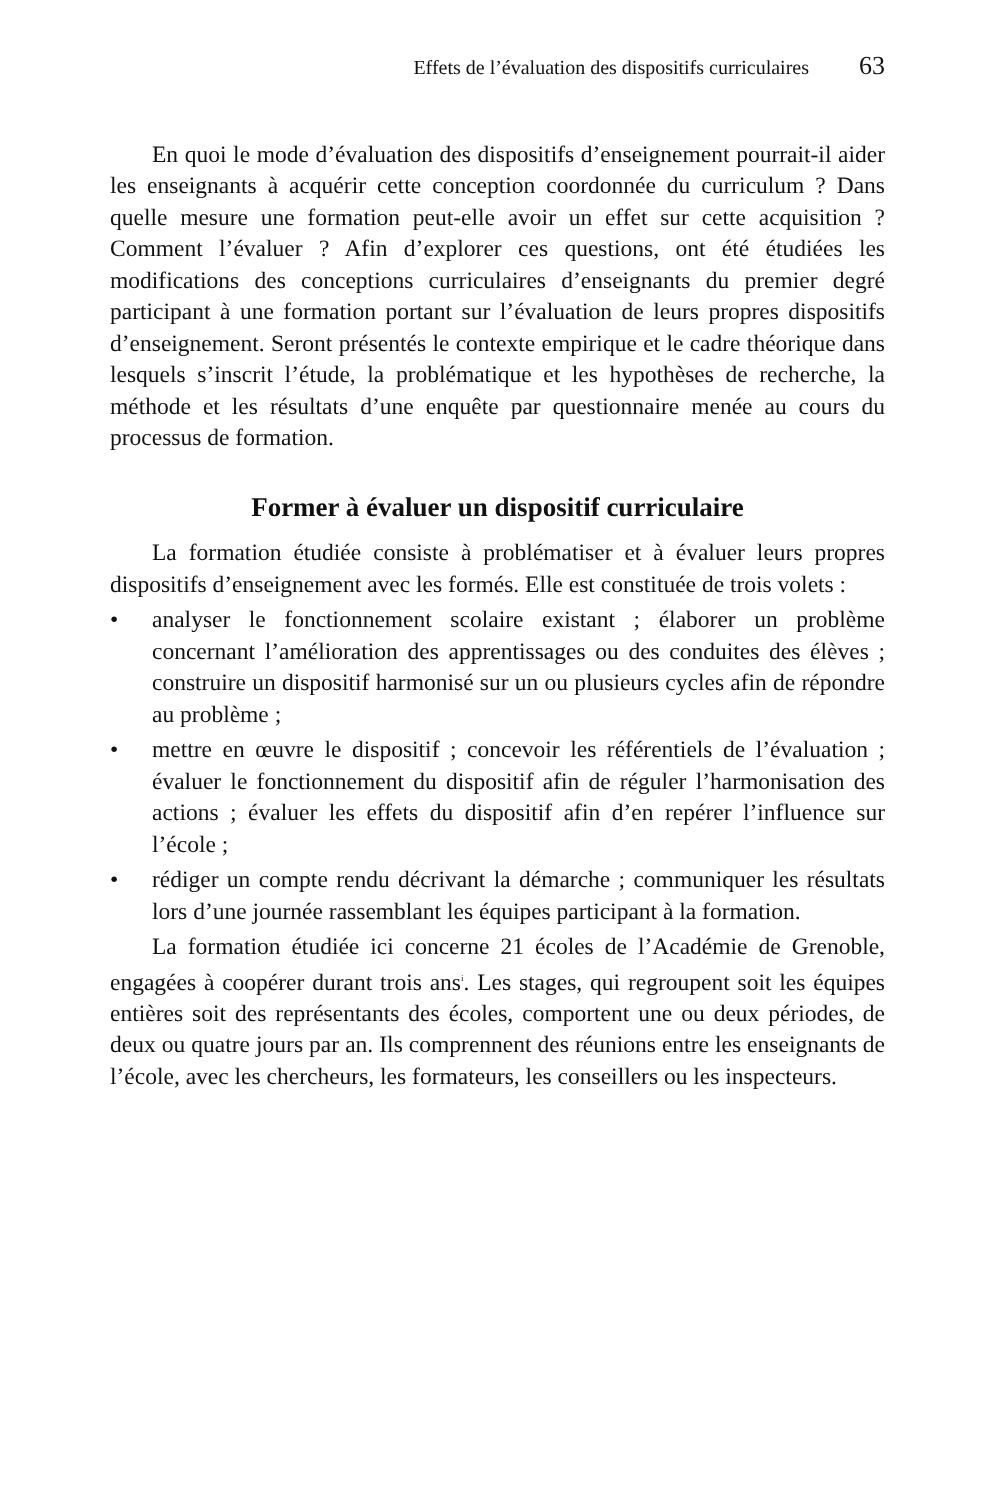Effets de l’évaluation des dispositifs curriculaires 63
En quoi le mode d’évaluation des dispositifs d’enseignement pourrait-il aider les enseignants à acquérir cette conception coordonnée du curriculum ? Dans quelle mesure une formation peut-elle avoir un effet sur cette acquisition ? Comment l’évaluer ? Afin d’explorer ces questions, ont été étudiées les modifications des conceptions curriculaires d’enseignants du premier degré participant à une formation portant sur l’évaluation de leurs propres dispositifs d’enseignement. Seront présentés le contexte empirique et le cadre théorique dans lesquels s’inscrit l’étude, la problématique et les hypothèses de recherche, la méthode et les résultats d’une enquête par questionnaire menée au cours du processus de formation.
Former à évaluer un dispositif curriculaire
La formation étudiée consiste à problématiser et à évaluer leurs propres dispositifs d’enseignement avec les formés. Elle est constituée de trois volets :
• analyser le fonctionnement scolaire existant ; élaborer un problème concernant l’amélioration des apprentissages ou des conduites des élèves ; construire un dispositif harmonisé sur un ou plusieurs cycles afin de répondre au problème ;
• mettre en œuvre le dispositif ; concevoir les référentiels de l’évaluation ; évaluer le fonctionnement du dispositif afin de réguler l’harmonisation des actions ; évaluer les effets du dispositif afin d’en repérer l’influence sur l’école ;
• rédiger un compte rendu décrivant la démarche ; communiquer les résultats lors d’une journée rassemblant les équipes participant à la formation.
La formation étudiée ici concerne 21 écoles de l’Académie de Grenoble, engagées à coopérer durant trois ans<sup>i</sup>. Les stages, qui regroupent soit les équipes entières soit des représentants des écoles, comportent une ou deux périodes, de deux ou quatre jours par an. Ils comprennent des réunions entre les enseignants de l’école, avec les chercheurs, les formateurs, les conseillers ou les inspecteurs.